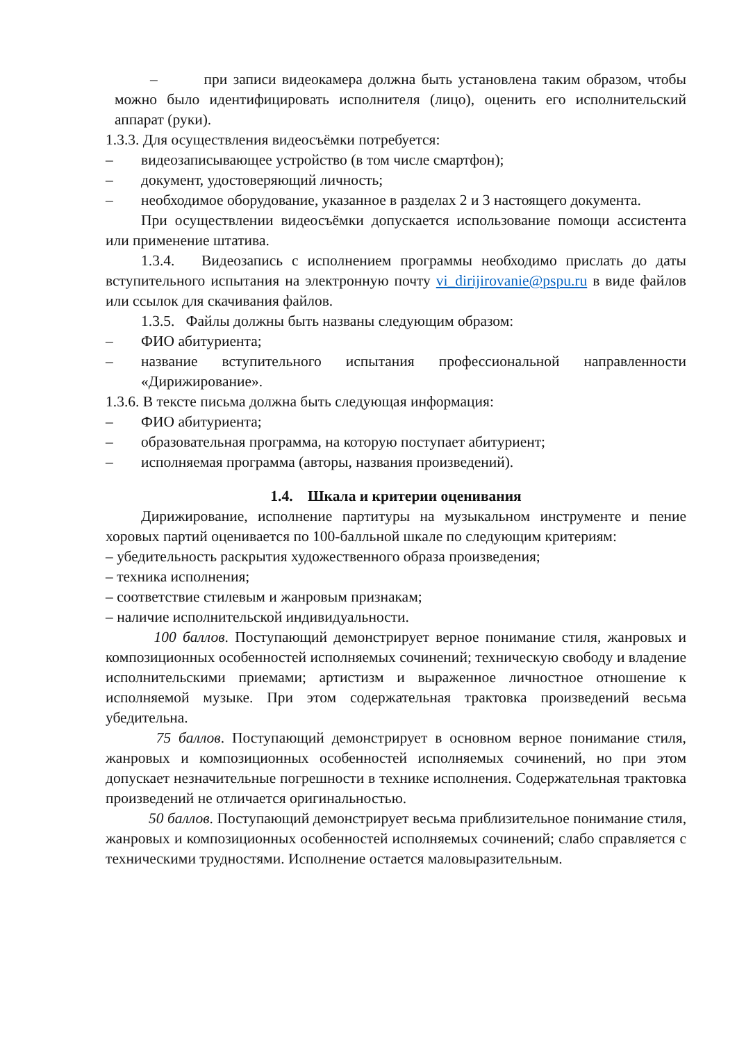– при записи видеокамера должна быть установлена таким образом, чтобы можно было идентифицировать исполнителя (лицо), оценить его исполнительский аппарат (руки).
1.3.3. Для осуществления видеосъёмки потребуется:
– видеозаписывающее устройство (в том числе смартфон);
– документ, удостоверяющий личность;
– необходимое оборудование, указанное в разделах 2 и 3 настоящего документа.
При осуществлении видеосъёмки допускается использование помощи ассистента или применение штатива.
1.3.4. Видеозапись с исполнением программы необходимо прислать до даты вступительного испытания на электронную почту vi_dirijirovanie@pspu.ru в виде файлов или ссылок для скачивания файлов.
1.3.5. Файлы должны быть названы следующим образом:
– ФИО абитуриента;
– название вступительного испытания профессиональной направленности «Дирижирование».
1.3.6. В тексте письма должна быть следующая информация:
– ФИО абитуриента;
– образовательная программа, на которую поступает абитуриент;
– исполняемая программа (авторы, названия произведений).
1.4. Шкала и критерии оценивания
Дирижирование, исполнение партитуры на музыкальном инструменте и пение хоровых партий оценивается по 100-балльной шкале по следующим критериям:
– убедительность раскрытия художественного образа произведения;
– техника исполнения;
– соответствие стилевым и жанровым признакам;
– наличие исполнительской индивидуальности.
100 баллов. Поступающий демонстрирует верное понимание стиля, жанровых и композиционных особенностей исполняемых сочинений; техническую свободу и владение исполнительскими приемами; артистизм и выраженное личностное отношение к исполняемой музыке. При этом содержательная трактовка произведений весьма убедительна.
75 баллов. Поступающий демонстрирует в основном верное понимание стиля, жанровых и композиционных особенностей исполняемых сочинений, но при этом допускает незначительные погрешности в технике исполнения. Содержательная трактовка произведений не отличается оригинальностью.
50 баллов. Поступающий демонстрирует весьма приблизительное понимание стиля, жанровых и композиционных особенностей исполняемых сочинений; слабо справляется с техническими трудностями. Исполнение остается маловыразительным.